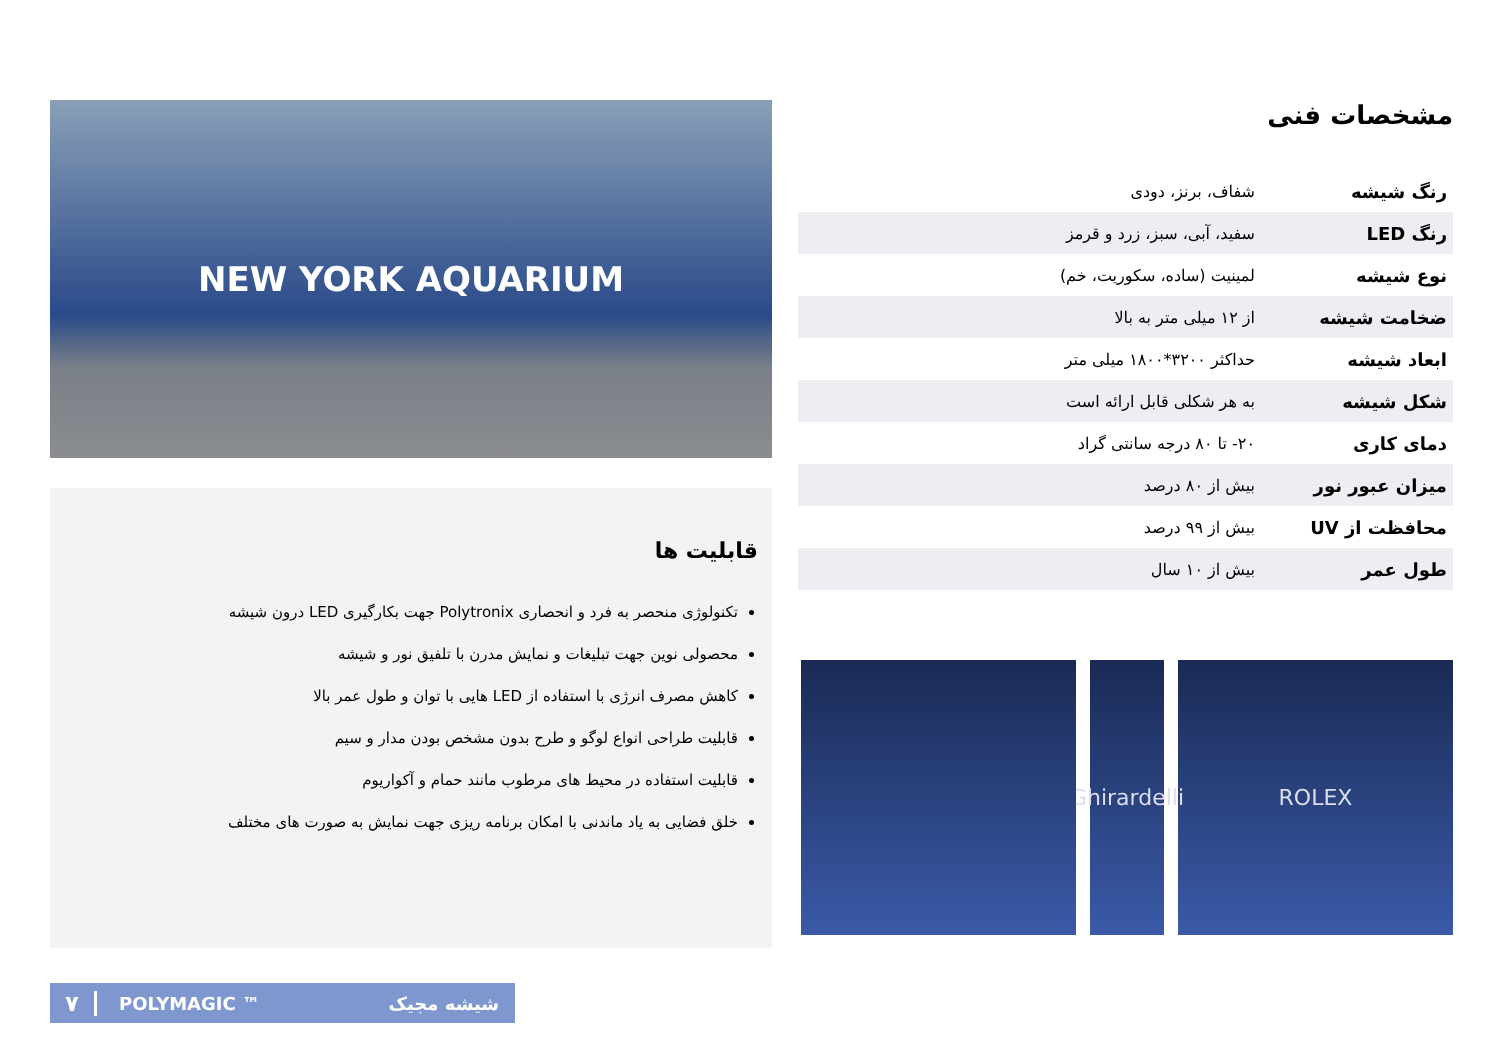مشخصات فنی
| رنگ شیشه | شفاف، برنز، دودی |
| رنگ LED | سفید، آبی، سبز، زرد و قرمز |
| نوع شیشه | لمینیت (ساده، سکوریت، خم) |
| ضخامت شیشه | از ۱۲ میلی متر به بالا |
| ابعاد شیشه | حداکثر ۳۲۰۰*۱۸۰۰ میلی متر |
| شکل شیشه | به هر شکلی قابل ارائه است |
| دمای کاری | ۲۰- تا ۸۰ درجه سانتی گراد |
| میزان عبور نور | بیش از ۸۰ درصد |
| محافظت از UV | بیش از ۹۹ درصد |
| طول عمر | بیش از ۱۰ سال |
ROLEX Ghirardelli
NEW YORK AQUARIUM
قابلیت ها
تکنولوژی منحصر به فرد و انحصاری Polytronix جهت بکارگیری LED درون شیشه
محصولی نوین جهت تبلیغات و نمایش مدرن با تلفیق نور و شیشه
کاهش مصرف انرژی با استفاده از LED هایی با توان و طول عمر بالا
قابلیت طراحی انواع لوگو و طرح بدون مشخص بودن مدار و سیم
قابلیت استفاده در محیط های مرطوب مانند حمام و آکواریوم
خلق فضایی به یاد ماندنی با امکان برنامه ریزی جهت نمایش به صورت های مختلف
۷ POLYMAGIC ™ شیشه مجیک